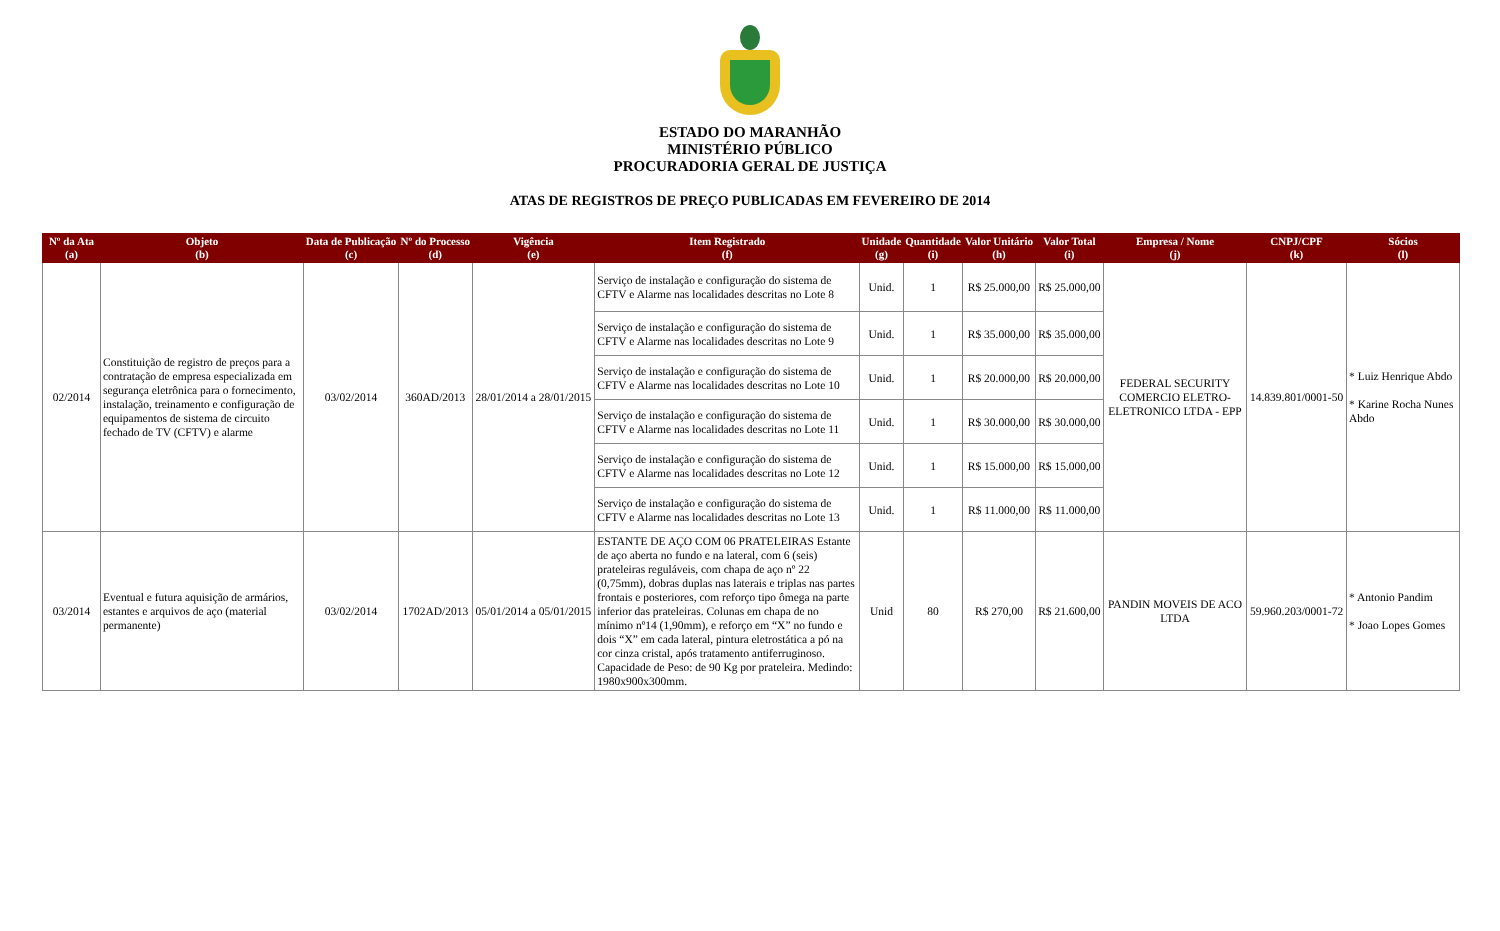ESTADO DO MARANHÃO
MINISTÉRIO PÚBLICO
PROCURADORIA GERAL DE JUSTIÇA
ATAS DE REGISTROS DE PREÇO PUBLICADAS EM FEVEREIRO DE 2014
| Nº da Ata (a) | Objeto (b) | Data de Publicação (c) | Nº do Processo (d) | Vigência (e) | Item Registrado (f) | Unidade (g) | Quantidade (i) | Valor Unitário (h) | Valor Total (i) | Empresa / Nome (j) | CNPJ/CPF (k) | Sócios (l) |
| --- | --- | --- | --- | --- | --- | --- | --- | --- | --- | --- | --- | --- |
| 02/2014 | Constituição de registro de preços para a contratação de empresa especializada em segurança eletrônica para o fornecimento, instalação, treinamento e configuração de equipamentos de sistema de circuito fechado de TV (CFTV) e alarme | 03/02/2014 | 360AD/2013 | 28/01/2014 a 28/01/2015 | Serviço de instalação e configuração do sistema de CFTV e Alarme nas localidades descritas no Lote 8 | Unid. | 1 | R$ 25.000,00 | R$ 25.000,00 | FEDERAL SECURITY COMERCIO ELETRO-ELETRONICO LTDA - EPP | 14.839.801/0001-50 | * Luiz Henrique Abdo * Karine Rocha Nunes Abdo |
| | | | | | Serviço de instalação e configuração do sistema de CFTV e Alarme nas localidades descritas no Lote 9 | Unid. | 1 | R$ 35.000,00 | R$ 35.000,00 | | | |
| | | | | | Serviço de instalação e configuração do sistema de CFTV e Alarme nas localidades descritas no Lote 10 | Unid. | 1 | R$ 20.000,00 | R$ 20.000,00 | | | |
| | | | | | Serviço de instalação e configuração do sistema de CFTV e Alarme nas localidades descritas no Lote 11 | Unid. | 1 | R$ 30.000,00 | R$ 30.000,00 | | | |
| | | | | | Serviço de instalação e configuração do sistema de CFTV e Alarme nas localidades descritas no Lote 12 | Unid. | 1 | R$ 15.000,00 | R$ 15.000,00 | | | |
| | | | | | Serviço de instalação e configuração do sistema de CFTV e Alarme nas localidades descritas no Lote 13 | Unid. | 1 | R$ 11.000,00 | R$ 11.000,00 | | | |
| 03/2014 | Eventual e futura aquisição de armários, estantes e arquivos de aço (material permanente) | 03/02/2014 | 1702AD/2013 | 05/01/2014 a 05/01/2015 | ESTANTE DE AÇO COM 06 PRATELEIRAS Estante de aço aberta no fundo e na lateral, com 6 (seis) prateleiras reguláveis, com chapa de aço nº 22 (0,75mm), dobras duplas nas laterais e triplas nas partes frontais e posteriores, com reforço tipo ômega na parte inferior das prateleiras. Colunas em chapa de no mínimo nº14 (1,90mm), e reforço em “X” no fundo e dois “X” em cada lateral, pintura eletrostática a pó na cor cinza cristal, após tratamento antiferruginoso. Capacidade de Peso: de 90 Kg por prateleira. Medindo: 1980x900x300mm. | Unid | 80 | R$ 270,00 | R$ 21.600,00 | PANDIN MOVEIS DE ACO LTDA | 59.960.203/0001-72 | * Antonio Pandim * Joao Lopes Gomes |